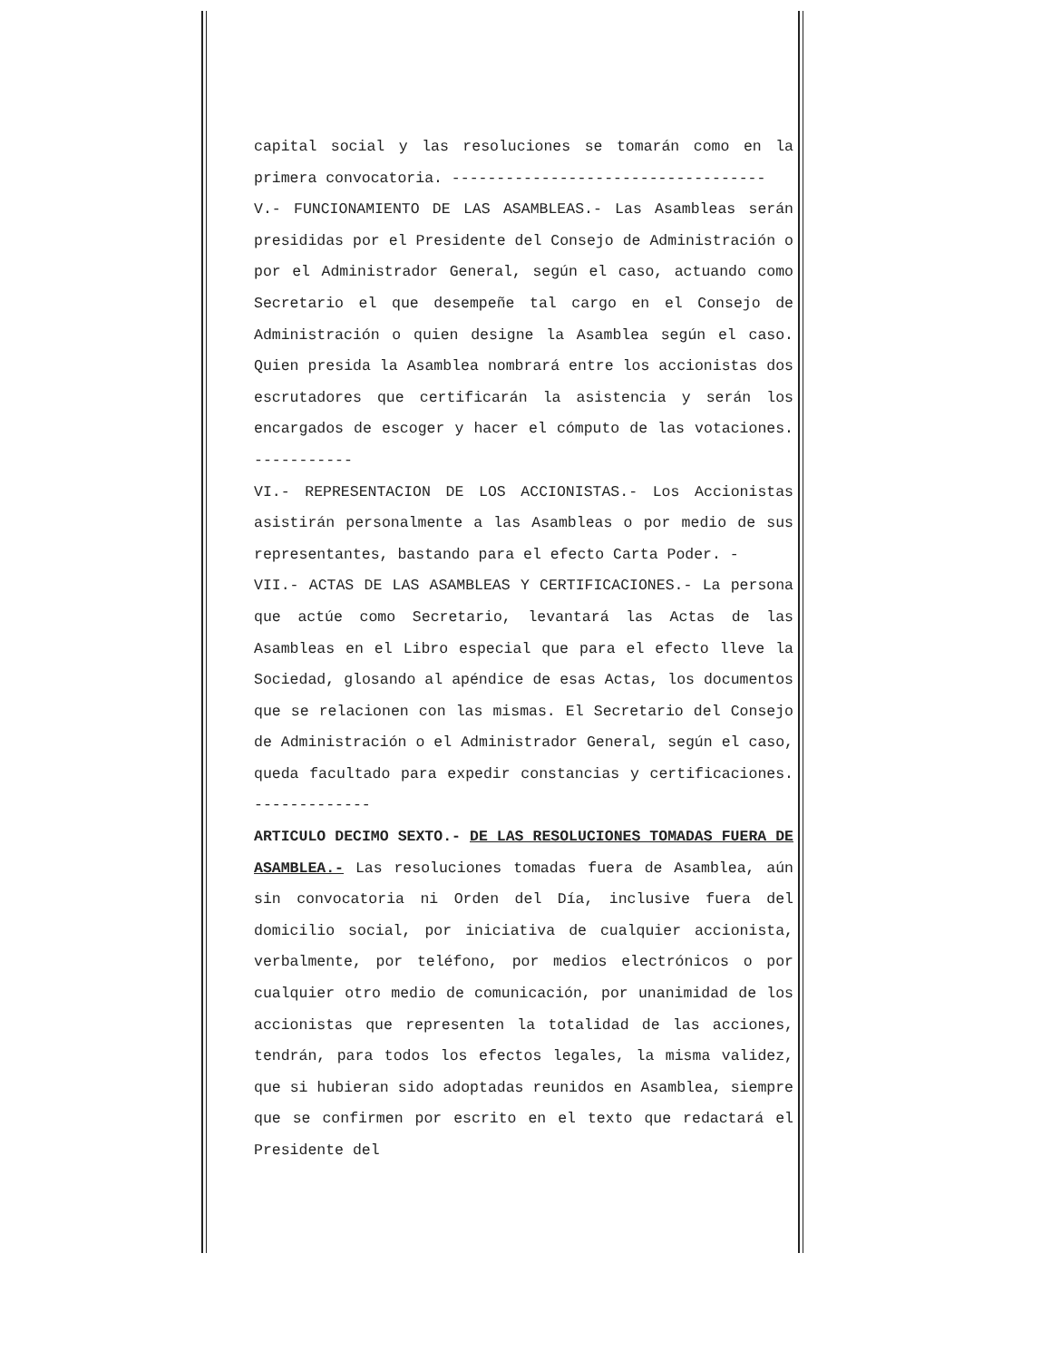capital social y las resoluciones se tomarán como en la primera convocatoria. -----------------------------------
V.- FUNCIONAMIENTO DE LAS ASAMBLEAS.- Las Asambleas serán presididas por el Presidente del Consejo de Administración o por el Administrador General, según el caso, actuando como Secretario el que desempeñe tal cargo en el Consejo de Administración o quien designe la Asamblea según el caso. Quien presida la Asamblea nombrará entre los accionistas dos escrutadores que certificarán la asistencia y serán los encargados de escoger y hacer el cómputo de las votaciones. -----------
VI.- REPRESENTACION DE LOS ACCIONISTAS.- Los Accionistas asistirán personalmente a las Asambleas o por medio de sus representantes, bastando para el efecto Carta Poder. -
VII.- ACTAS DE LAS ASAMBLEAS Y CERTIFICACIONES.- La persona que actúe como Secretario, levantará las Actas de las Asambleas en el Libro especial que para el efecto lleve la Sociedad, glosando al apéndice de esas Actas, los documentos que se relacionen con las mismas. El Secretario del Consejo de Administración o el Administrador General, según el caso, queda facultado para expedir constancias y certificaciones. -------------
ARTICULO DECIMO SEXTO.- DE LAS RESOLUCIONES TOMADAS FUERA DE ASAMBLEA.- Las resoluciones tomadas fuera de Asamblea, aún sin convocatoria ni Orden del Día, inclusive fuera del domicilio social, por iniciativa de cualquier accionista, verbalmente, por teléfono, por medios electrónicos o por cualquier otro medio de comunicación, por unanimidad de los accionistas que representen la totalidad de las acciones, tendrán, para todos los efectos legales, la misma validez, que si hubieran sido adoptadas reunidos en Asamblea, siempre que se confirmen por escrito en el texto que redactará el Presidente del